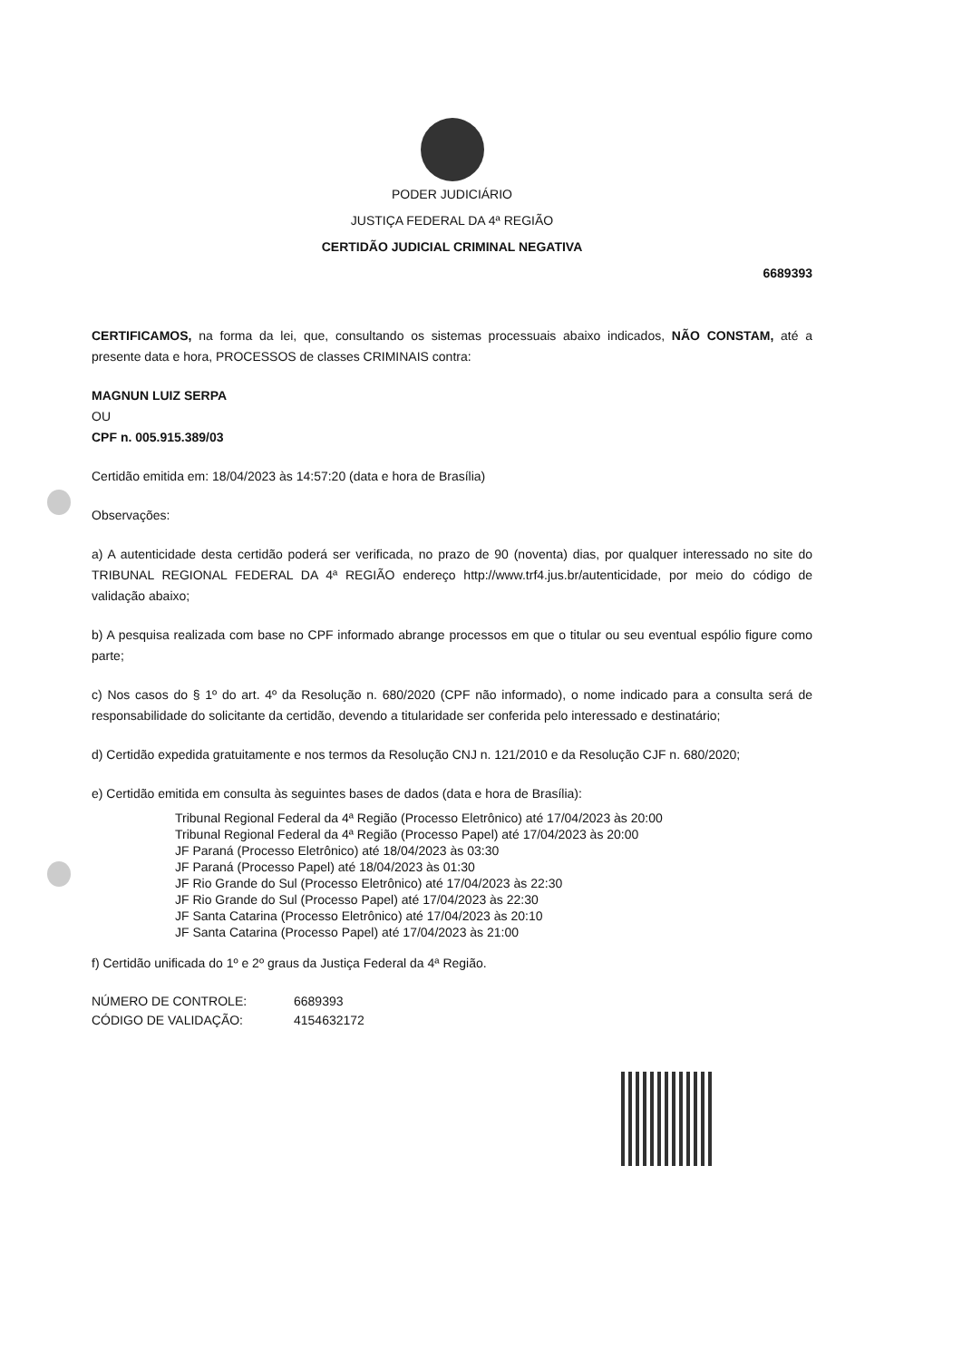PODER JUDICIÁRIO
JUSTIÇA FEDERAL DA 4ª REGIÃO
CERTIDÃO JUDICIAL CRIMINAL NEGATIVA
6689393
CERTIFICAMOS, na forma da lei, que, consultando os sistemas processuais abaixo indicados, NÃO CONSTAM, até a presente data e hora, PROCESSOS de classes CRIMINAIS contra:
MAGNUN LUIZ SERPA
OU
CPF n. 005.915.389/03
Certidão emitida em: 18/04/2023 às 14:57:20 (data e hora de Brasília)
Observações:
a) A autenticidade desta certidão poderá ser verificada, no prazo de 90 (noventa) dias, por qualquer interessado no site do TRIBUNAL REGIONAL FEDERAL DA 4ª REGIÃO endereço http://www.trf4.jus.br/autenticidade, por meio do código de validação abaixo;
b) A pesquisa realizada com base no CPF informado abrange processos em que o titular ou seu eventual espólio figure como parte;
c) Nos casos do § 1º do art. 4º da Resolução n. 680/2020 (CPF não informado), o nome indicado para a consulta será de responsabilidade do solicitante da certidão, devendo a titularidade ser conferida pelo interessado e destinatário;
d) Certidão expedida gratuitamente e nos termos da Resolução CNJ n. 121/2010 e da Resolução CJF n. 680/2020;
e) Certidão emitida em consulta às seguintes bases de dados (data e hora de Brasília):
Tribunal Regional Federal da 4ª Região (Processo Eletrônico) até 17/04/2023 às 20:00
Tribunal Regional Federal da 4ª Região (Processo Papel) até 17/04/2023 às 20:00
JF Paraná (Processo Eletrônico) até 18/04/2023 às 03:30
JF Paraná (Processo Papel) até 18/04/2023 às 01:30
JF Rio Grande do Sul (Processo Eletrônico) até 17/04/2023 às 22:30
JF Rio Grande do Sul (Processo Papel) até 17/04/2023 às 22:30
JF Santa Catarina (Processo Eletrônico) até 17/04/2023 às 20:10
JF Santa Catarina (Processo Papel) até 17/04/2023 às 21:00
f) Certidão unificada do 1º e 2º graus da Justiça Federal da 4ª Região.
NÚMERO DE CONTROLE: 6689393
CÓDIGO DE VALIDAÇÃO: 4154632172